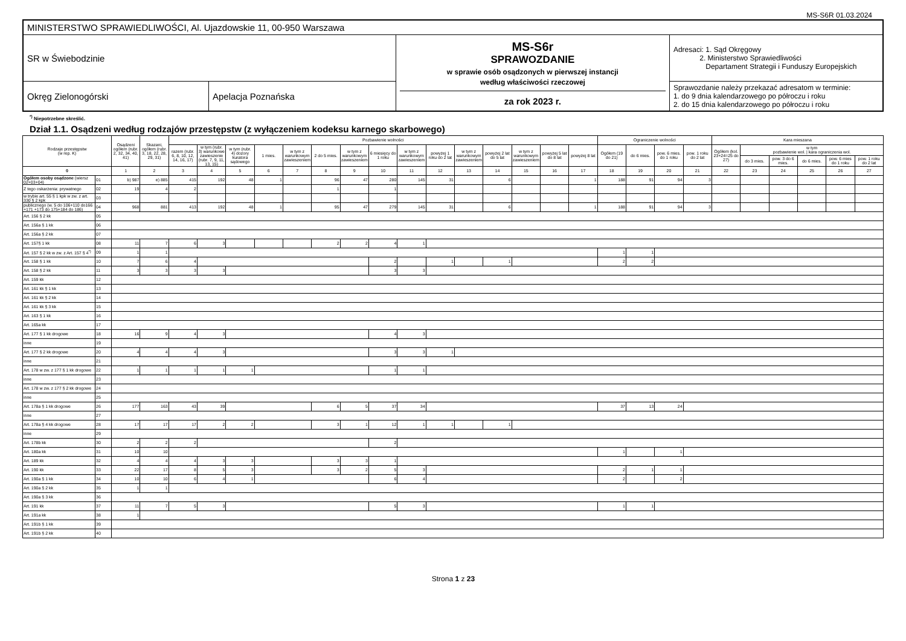MS-S6R 01.03.2024
| MINISTERSTWO SPRAWIEDLIWOŚCI, Al. Ujazdowskie 11, 00-950 Warszawa | | | |
| SR w Świebodzinie | | MS-S6r SPRAWOZDANIE w sprawie osób osądzonych w pierwszej instancji według właściwości rzeczowej za rok 2023 r. | Adresaci: 1. Sąd Okręgowy 2. Ministerstwo Sprawiedliwości Departament Strategii i Funduszy Europejskich |
| Okręg Zielonogórski | Apelacja Poznańska | | Sprawozdanie należy przekazać adresatom w terminie: 1. do 9 dnia kalendarzowego po półroczu i roku 2. do 15 dnia kalendarzowego po półroczu i roku |
<sup>*)</sup> Niepotrzebne skreślić.
Dział 1.1. Osądzeni według rodzajów przestępstw (z wyłączeniem kodeksu karnego skarbowego)
| Rodzaje przestępstw (w rep. K) | | Osądzeni ogółem (rubr. 2, 32, 34, 40, 41) | Skazani, ogółem (rubr. 3, 18, 22, 28, 29, 31) | Pozbawienie wolności | | | | | | | | | | | | | | | Ograniczenie wolności | | | | Kara mieszana | | | | | |
| --- | --- | --- | --- | --- | --- | --- | --- | --- | --- | --- | --- | --- | --- | --- | --- | --- | --- | --- | --- | --- | --- | --- | --- | --- | --- | --- | --- | --- |
| | | | | razem (rubr. 6, 8, 10, 12, 14, 16, 17) | w tym (rubr. 3) warunkowe zawieszenie (rubr. 7, 9, 11, 13, 15) | w tym (rubr. 4) dozory kuratora sądowego | 1 mies. | w tym z warunkowym zawieszeniem | 2 do 5 mies. | w tym z warunkowym zawieszeniem | 6 miesięcy do 1 roku | w tym z warunkowym zawieszeniem | powyżej 1 roku do 2 lat | w tym z warunkowym zawieszeniem | powyżej 2 lat do 5 lat | w tym z warunkowym zawieszeniem | powyżej 5 lat do 8 lat | powyżej 8 lat | Ogółem (19 do 21) | do 6 mies. | pow. 6 mies. do 1 roku | pow. 1 roku do 2 lat | Ogółem (kol. 23+24=25 do 27) | w tym pozbawienie wol. / kara ograniczenia wol. | | | | |
| | | | | | | | | | | | | | | | | | | | | | | | | do 3 mies. | pow. 3 do 6 mies. | do 6 mies. | pow. 6 mies do 1 roku | pow. 1 roku do 2 lat |
| 0 | | 1 | 2 | 3 | 4 | 5 | 6 | 7 | 8 | 9 | 10 | 11 | 12 | 13 | 14 | 15 | 16 | 17 | 18 | 19 | 20 | 21 | 22 | 23 | 24 | 25 | 26 | 27 |
| Ogółem osoby osądzone (wiersz 02+03+04) | 01 | b) 987 | e) 885 | 415 | 192 | 48 | 1 | | 96 | 47 | 280 | 145 | 31 | | 6 | | | 1 | 188 | 91 | 94 | 3 | | | | | | |
| Z tego oskarżenia: prywatnego | 02 | 19 | 4 | 2 | | | | | 1 | | 1 | | | | | | | | | | | | | | | | | |
| w trybie art. 55 § 1 kpk w zw. z art. 330 § 2 kpk | 03 | | | | | | | | | | | | | | | | | | | | | | | | | | | |
| publicznego (w. 5 do 106+110 do166 +171 +173 do 175+184 do 186) | 04 | 968 | 881 | 413 | 192 | 48 | 1 | | 95 | 47 | 279 | 145 | 31 | | 6 | | | 1 | 188 | 91 | 94 | 3 | | | | | | |
| Art. 156 § 2 kk | 05 | | | | | | | | | | | | | | | | | | | | | | | | | | | |
| Art. 156a § 1 kk | 06 | | | | | | | | | | | | | | | | | | | | | | | | | | | |
| Art. 156a § 2 kk | 07 | | | | | | | | | | | | | | | | | | | | | | | | | | | |
| Art. 157§ 1 kk | 08 | 11 | 7 | 6 | 3 | | | | 2 | 2 | 4 | 1 | | | | | | | | | | | | | | | | |
| Art. 157 § 2 kk w zw. z Art. 157 § 4<sup>*)</sup> | 09 | 1 | 1 | | | | | | | | | | | | | | | | 1 | 1 | | | | | | | | |
| Art. 158 § 1 kk | 10 | 7 | 6 | 4 | | | | | | | 2 | | 1 | | 1 | | | | 2 | 2 | | | | | | | | |
| Art. 158 § 2 kk | 11 | 3 | 3 | 3 | 3 | | | | | | 3 | 3 | | | | | | | | | | | | | | | | |
| Art. 159 kk | 12 | | | | | | | | | | | | | | | | | | | | | | | | | | | |
| Art. 161 kk § 1 kk | 13 | | | | | | | | | | | | | | | | | | | | | | | | | | | |
| Art. 161 kk § 2 kk | 14 | | | | | | | | | | | | | | | | | | | | | | | | | | | |
| Art. 161 kk § 3 kk | 15 | | | | | | | | | | | | | | | | | | | | | | | | | | | |
| Art. 163 § 1 kk | 16 | | | | | | | | | | | | | | | | | | | | | | | | | | | |
| Art. 165a kk | 17 | | | | | | | | | | | | | | | | | | | | | | | | | | | |
| Art. 177 § 1 kk drogowe | 18 | 16 | 9 | 4 | 3 | | | | | | 4 | 3 | | | | | | | | | | | | | | | | |
| inne | 19 | | | | | | | | | | | | | | | | | | | | | | | | | | | |
| Art. 177 § 2 kk drogowe | 20 | 4 | 4 | 4 | 3 | | | | | | 3 | 3 | 1 | | | | | | | | | | | | | | | |
| inne | 21 | | | | | | | | | | | | | | | | | | | | | | | | | | | |
| Art. 178 w zw. z 177 § 1 kk drogowe | 22 | 1 | 1 | 1 | 1 | 1 | | | | | 1 | 1 | | | | | | | | | | | | | | | | |
| inne | 23 | | | | | | | | | | | | | | | | | | | | | | | | | | | |
| Art. 178 w zw. z 177 § 2 kk drogowe | 24 | | | | | | | | | | | | | | | | | | | | | | | | | | | |
| inne | 25 | | | | | | | | | | | | | | | | | | | | | | | | | | | |
| Art. 178a § 1 kk drogowe | 26 | 177 | 163 | 43 | 39 | | | | 6 | 5 | 37 | 34 | | | | | | | 37 | 13 | 24 | | | | | | | |
| inne | 27 | | | | | | | | | | | | | | | | | | | | | | | | | | | |
| Art. 178a § 4 kk drogowe | 28 | 17 | 17 | 17 | 2 | 2 | | | 3 | 1 | 12 | 1 | 1 | | 1 | | | | | | | | | | | | | |
| inne | 29 | | | | | | | | | | | | | | | | | | | | | | | | | | | |
| Art. 178b kk | 30 | 2 | 2 | 2 | | | | | | | 2 | | | | | | | | | | | | | | | | | |
| Art. 180a kk | 31 | 10 | 10 | | | | | | | | | | | | | | | | 1 | | 1 | | | | | | | |
| Art. 189 kk | 32 | 4 | 4 | 4 | 3 | 3 | | | 3 | 3 | 1 | | | | | | | | | | | | | | | | | |
| Art. 190 kk | 33 | 22 | 17 | 8 | 5 | 3 | | | 3 | 2 | 5 | 3 | | | | | | | 2 | 1 | 1 | | | | | | | |
| Art. 190a § 1 kk | 34 | 10 | 10 | 6 | 4 | 1 | | | | | 6 | 4 | | | | | | | 2 | | 2 | | | | | | | |
| Art. 190a § 2 kk | 35 | 1 | 1 | | | | | | | | | | | | | | | | | | | | | | | | | |
| Art. 190a § 3 kk | 36 | | | | | | | | | | | | | | | | | | | | | | | | | | | |
| Art. 191 kk | 37 | 11 | 7 | 5 | 3 | | | | | | 5 | 3 | | | | | | | 1 | 1 | | | | | | | | |
| Art. 191a kk | 38 | 1 | | | | | | | | | | | | | | | | | | | | | | | | | | |
| Art. 191b § 1 kk | 39 | | | | | | | | | | | | | | | | | | | | | | | | | | | |
| Art. 191b § 2 kk | 40 | | | | | | | | | | | | | | | | | | | | | | | | | | | |
Strona 1 z 23